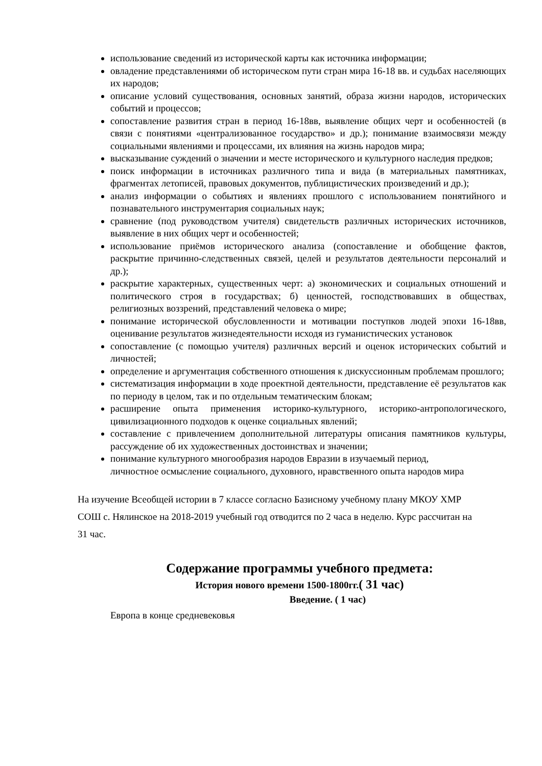использование сведений из исторической карты как источника информации;
овладение представлениями об историческом пути стран мира 16-18 вв. и судьбах населяющих их народов;
описание условий существования, основных занятий, образа жизни народов, исторических событий и процессов;
сопоставление развития стран в период 16-18вв, выявление общих черт и особенностей (в связи с понятиями «централизованное государство» и др.); понимание взаимосвязи между социальными явлениями и процессами, их влияния на жизнь народов мира;
высказывание суждений о значении и месте исторического и культурного наследия предков;
поиск информации в источниках различного типа и вида (в материальных памятниках, фрагментах летописей, правовых документов, публицистических произведений и др.);
анализ информации о событиях и явлениях прошлого с использованием понятийного и познавательного инструментария социальных наук;
сравнение (под руководством учителя) свидетельств различных исторических источников, выявление в них общих черт и особенностей;
использование приёмов исторического анализа (сопоставление и обобщение фактов, раскрытие причинно-следственных связей, целей и результатов деятельности персоналий и др.);
раскрытие характерных, существенных черт: а) экономических и социальных отношений и политического строя в государствах; б) ценностей, господствовавших в обществах, религиозных воззрений, представлений человека о мире;
понимание исторической обусловленности и мотивации поступков людей эпохи 16-18вв, оценивание результатов жизнедеятельности исходя из гуманистических установок
сопоставление (с помощью учителя) различных версий и оценок исторических событий и личностей;
определение и аргументация собственного отношения к дискуссионным проблемам прошлого;
систематизация информации в ходе проектной деятельности, представление её результатов как по периоду в целом, так и по отдельным тематическим блокам;
расширение опыта применения историко-культурного, историко-антропологического, цивилизационного подходов к оценке социальных явлений;
составление с привлечением дополнительной литературы описания памятников культуры, рассуждение об их художественных достоинствах и значении;
понимание культурного многообразия народов Евразии в изучаемый период, личностное осмысление социального, духовного, нравственного опыта народов мира
На изучение Всеобщей истории в 7 классе согласно Базисному учебному плану МКОУ ХМР СОШ с. Нялинское на 2018-2019 учебный год отводится по 2 часа в неделю. Курс рассчитан на 31 час.
Содержание программы учебного предмета:
История нового времени 1500-1800гг.( 31 час)
Введение. ( 1 час)
Европа в конце средневековья